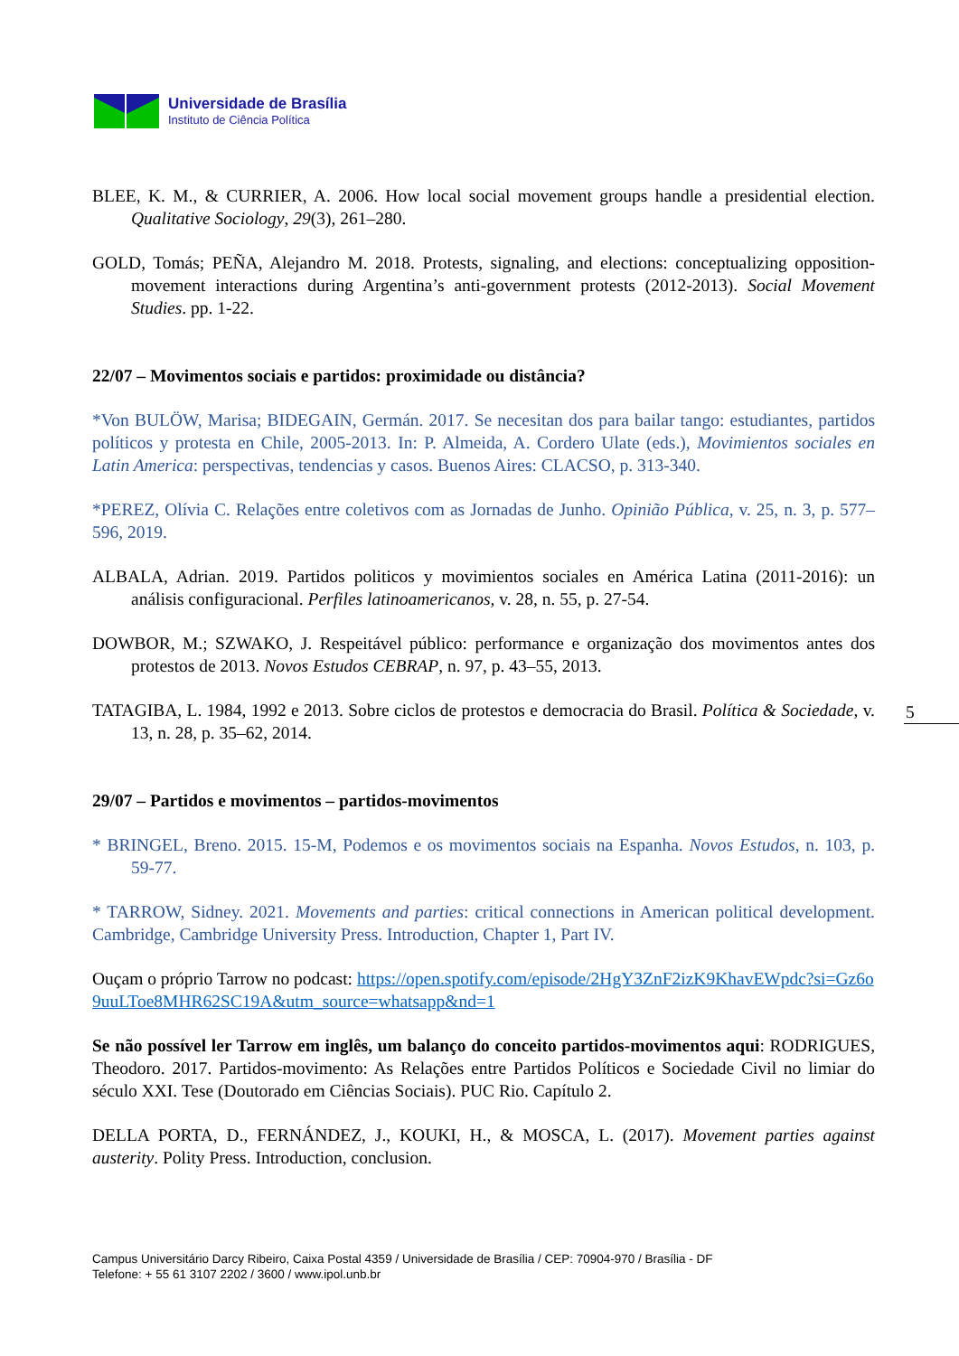Universidade de Brasília
Instituto de Ciência Política
BLEE, K. M., & CURRIER, A. 2006. How local social movement groups handle a presidential election. Qualitative Sociology, 29(3), 261–280.
GOLD, Tomás; PEÑA, Alejandro M. 2018. Protests, signaling, and elections: conceptualizing opposition-movement interactions during Argentina’s anti-government protests (2012-2013). Social Movement Studies. pp. 1-22.
22/07 – Movimentos sociais e partidos: proximidade ou distância?
*Von BULÖW, Marisa; BIDEGAIN, Germán. 2017. Se necesitan dos para bailar tango: estudiantes, partidos políticos y protesta en Chile, 2005-2013. In: P. Almeida, A. Cordero Ulate (eds.), Movimientos sociales en Latin America: perspectivas, tendencias y casos. Buenos Aires: CLACSO, p. 313-340.
*PEREZ, Olívia C. Relações entre coletivos com as Jornadas de Junho. Opinião Pública, v. 25, n. 3, p. 577–596, 2019.
ALBALA, Adrian. 2019. Partidos politicos y movimientos sociales en América Latina (2011-2016): un análisis configuracional. Perfiles latinoamericanos, v. 28, n. 55, p. 27-54.
DOWBOR, M.; SZWAKO, J. Respeitável público: performance e organização dos movimentos antes dos protestos de 2013. Novos Estudos CEBRAP, n. 97, p. 43–55, 2013.
TATAGIBA, L. 1984, 1992 e 2013. Sobre ciclos de protestos e democracia do Brasil. Política & Sociedade, v. 13, n. 28, p. 35–62, 2014.
29/07 – Partidos e movimentos – partidos-movimentos
* BRINGEL, Breno. 2015. 15-M, Podemos e os movimentos sociais na Espanha. Novos Estudos, n. 103, p. 59-77.
* TARROW, Sidney. 2021. Movements and parties: critical connections in American political development. Cambridge, Cambridge University Press. Introduction, Chapter 1, Part IV.
Ouçam o próprio Tarrow no podcast: https://open.spotify.com/episode/2HgY3ZnF2izK9KhavEWpdc?si=Gz6o9uuLToe8MHR62SC19A&utm_source=whatsapp&nd=1
Se não possível ler Tarrow em inglês, um balanço do conceito partidos-movimentos aqui: RODRIGUES, Theodoro. 2017. Partidos-movimento: As Relações entre Partidos Políticos e Sociedade Civil no limiar do século XXI. Tese (Doutorado em Ciências Sociais). PUC Rio. Capítulo 2.
DELLA PORTA, D., FERNÁNDEZ, J., KOUKI, H., & MOSCA, L. (2017). Movement parties against austerity. Polity Press. Introduction, conclusion.
5
Campus Universitário Darcy Ribeiro, Caixa Postal 4359 / Universidade de Brasília / CEP: 70904-970 / Brasília - DF
Telefone: + 55 61 3107 2202 / 3600 / www.ipol.unb.br